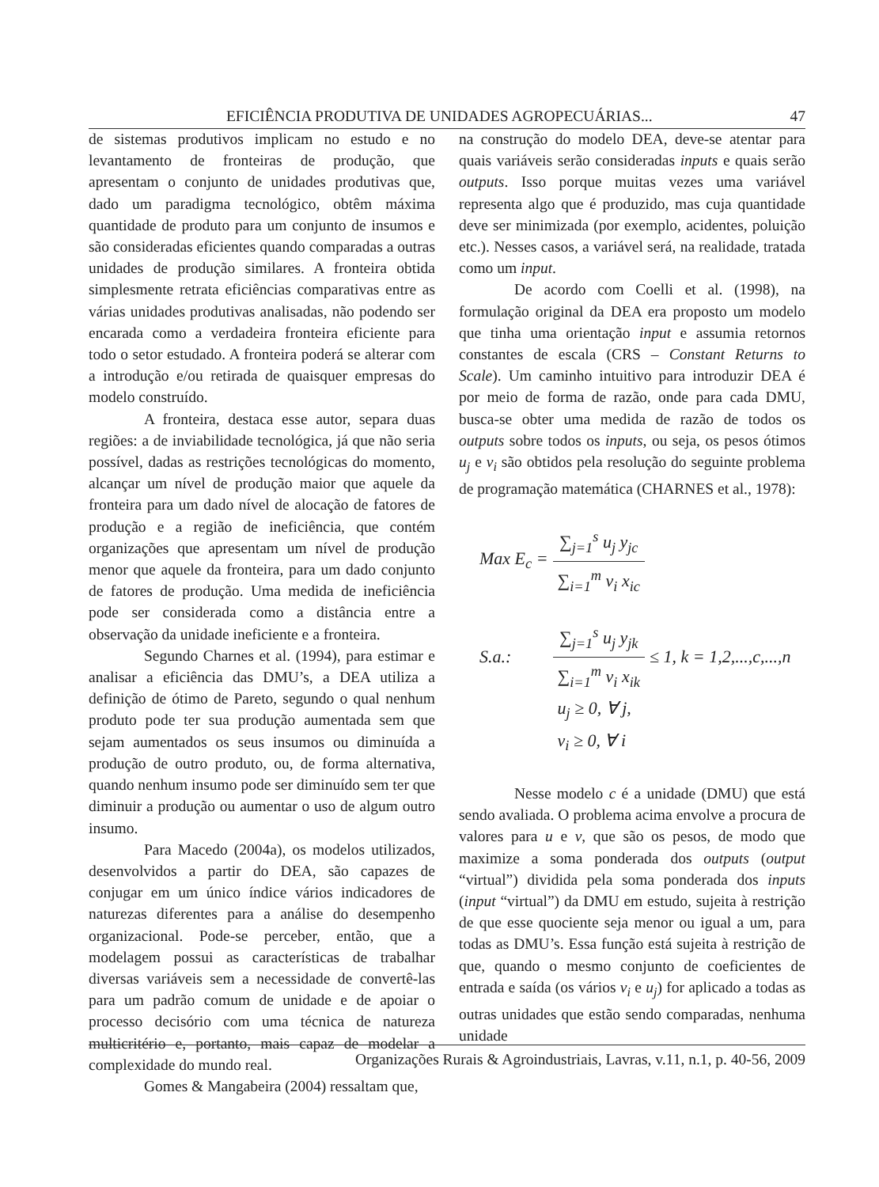EFICIÊNCIA PRODUTIVA DE UNIDADES AGROPECUÁRIAS... 47
de sistemas produtivos implicam no estudo e no levantamento de fronteiras de produção, que apresentam o conjunto de unidades produtivas que, dado um paradigma tecnológico, obtêm máxima quantidade de produto para um conjunto de insumos e são consideradas eficientes quando comparadas a outras unidades de produção similares. A fronteira obtida simplesmente retrata eficiências comparativas entre as várias unidades produtivas analisadas, não podendo ser encarada como a verdadeira fronteira eficiente para todo o setor estudado. A fronteira poderá se alterar com a introdução e/ou retirada de quaisquer empresas do modelo construído.
A fronteira, destaca esse autor, separa duas regiões: a de inviabilidade tecnológica, já que não seria possível, dadas as restrições tecnológicas do momento, alcançar um nível de produção maior que aquele da fronteira para um dado nível de alocação de fatores de produção e a região de ineficiência, que contém organizações que apresentam um nível de produção menor que aquele da fronteira, para um dado conjunto de fatores de produção. Uma medida de ineficiência pode ser considerada como a distância entre a observação da unidade ineficiente e a fronteira.
Segundo Charnes et al. (1994), para estimar e analisar a eficiência das DMU’s, a DEA utiliza a definição de ótimo de Pareto, segundo o qual nenhum produto pode ter sua produção aumentada sem que sejam aumentados os seus insumos ou diminuída a produção de outro produto, ou, de forma alternativa, quando nenhum insumo pode ser diminuído sem ter que diminuir a produção ou aumentar o uso de algum outro insumo.
Para Macedo (2004a), os modelos utilizados, desenvolvidos a partir do DEA, são capazes de conjugar em um único índice vários indicadores de naturezas diferentes para a análise do desempenho organizacional. Pode-se perceber, então, que a modelagem possui as características de trabalhar diversas variáveis sem a necessidade de convertê-las para um padrão comum de unidade e de apoiar o processo decisório com uma técnica de natureza multicritério e, portanto, mais capaz de modelar a complexidade do mundo real.
Gomes & Mangabeira (2004) ressaltam que,
na construção do modelo DEA, deve-se atentar para quais variáveis serão consideradas inputs e quais serão outputs. Isso porque muitas vezes uma variável representa algo que é produzido, mas cuja quantidade deve ser minimizada (por exemplo, acidentes, poluição etc.). Nesses casos, a variável será, na realidade, tratada como um input.
De acordo com Coelli et al. (1998), na formulação original da DEA era proposto um modelo que tinha uma orientação input e assumia retornos constantes de escala (CRS – Constant Returns to Scale). Um caminho intuitivo para introduzir DEA é por meio de forma de razão, onde para cada DMU, busca-se obter uma medida de razão de todos os outputs sobre todos os inputs, ou seja, os pesos ótimos u<sub>j</sub> e v<sub>i</sub> são obtidos pela resolução do seguinte problema de programação matemática (CHARNES et al., 1978):
| Max E<sub>c</sub> = | ∑<sub>j=1</sub><sup>s</sup> u<sub>j</sub> y<sub>jc</sub> | |
| | ∑<sub>i=1</sub><sup>m</sup> v<sub>i</sub> x<sub>ic</sub> | |
| S.a.: | ∑<sub>j=1</sub><sup>s</sup> u<sub>j</sub> y<sub>jk</sub> | ≤ 1, k = 1,2,...,c,...,n |
| | ∑<sub>i=1</sub><sup>m</sup> v<sub>i</sub> x<sub>ik</sub> | |
| | u<sub>j</sub> ≥ 0, ∀ j, | |
| | v<sub>i</sub> ≥ 0, ∀ i | |
Nesse modelo c é a unidade (DMU) que está sendo avaliada. O problema acima envolve a procura de valores para u e v, que são os pesos, de modo que maximize a soma ponderada dos outputs (output “virtual”) dividida pela soma ponderada dos inputs (input “virtual”) da DMU em estudo, sujeita à restrição de que esse quociente seja menor ou igual a um, para todas as DMU’s. Essa função está sujeita à restrição de que, quando o mesmo conjunto de coeficientes de entrada e saída (os vários v<sub>i</sub> e u<sub>j</sub>) for aplicado a todas as outras unidades que estão sendo comparadas, nenhuma unidade
Organizações Rurais & Agroindustriais, Lavras, v.11, n.1, p. 40-56, 2009